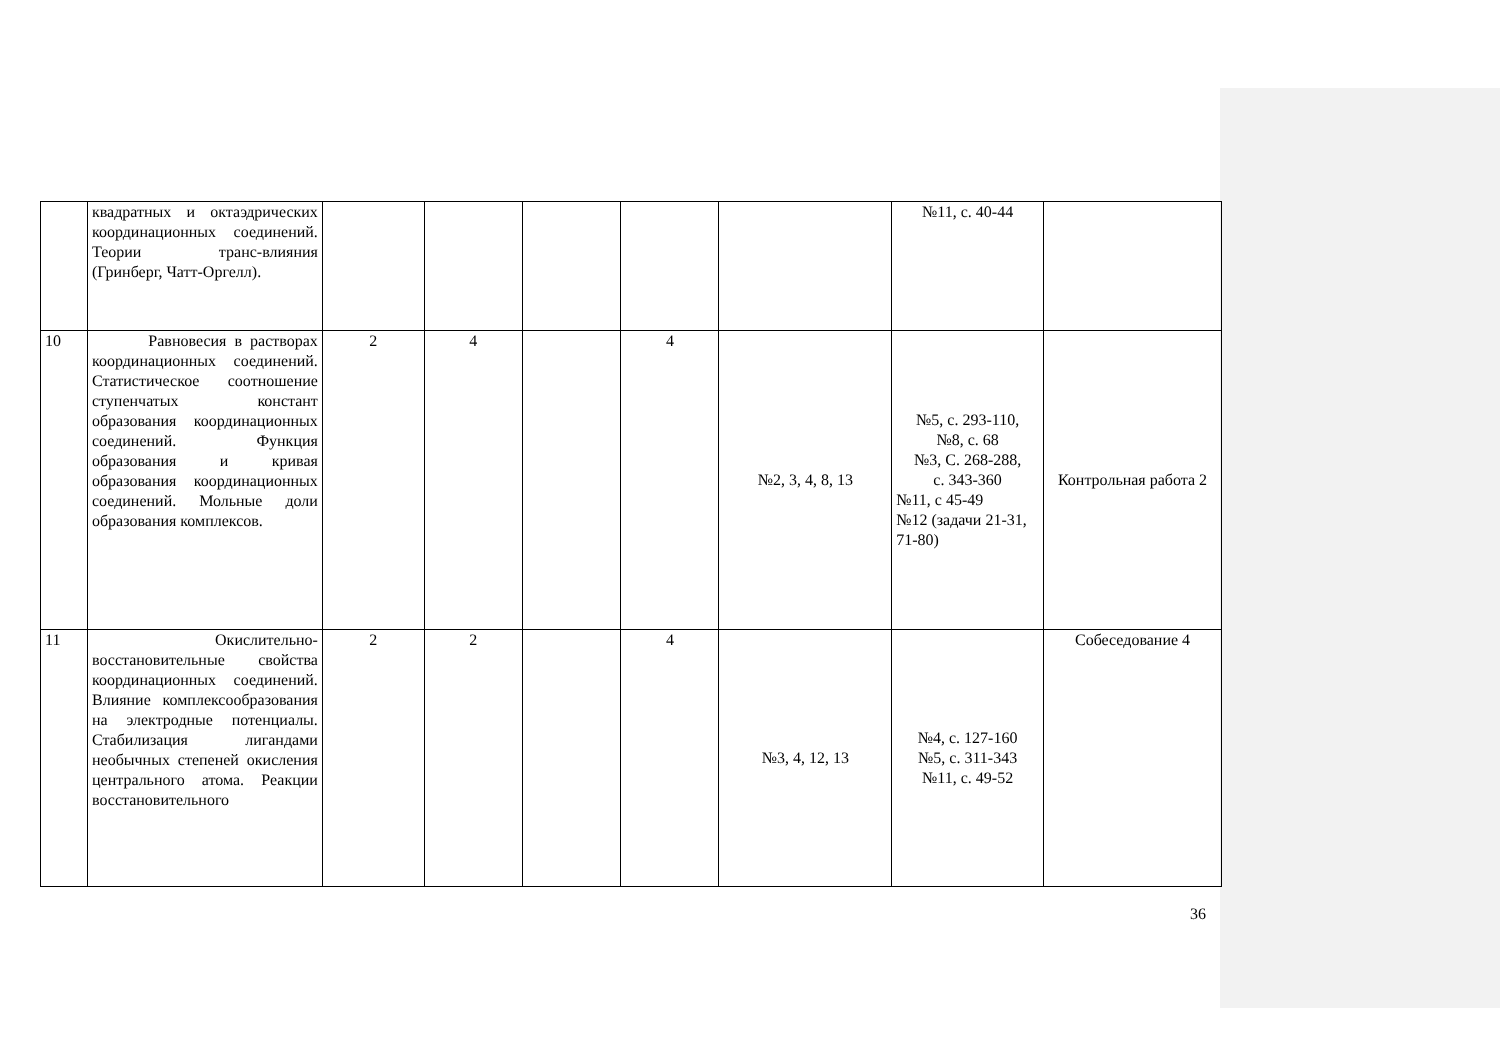| | квадратных и октаэдрических координационных соединений. Теории транс-влияния (Гринберг, Чатт-Оргелл). | | | | | | №11, с. 40-44 | |
| 10 | Равновесия в растворах координационных соединений. Статистическое соотношение ступенчатых констант образования координационных соединений. Функция образования и кривая образования координационных соединений. Мольные доли образования комплексов. | 2 | 4 | | 4 | №2, 3, 4, 8, 13 | №5, с. 293-110, №8, с. 68 №3, С. 268-288, с. 343-360 №11, с 45-49 №12 (задачи 21-31, 71-80) | Контрольная работа 2 |
| 11 | Окислительно-восстановительные свойства координационных соединений. Влияние комплексообразования на электродные потенциалы. Стабилизация лигандами необычных степеней окисления центрального атома. Реакции восстановительного | 2 | 2 | | 4 | №3, 4, 12, 13 | №4, с. 127-160 №5, с. 311-343 №11, с. 49-52 | Собеседование 4 |
36